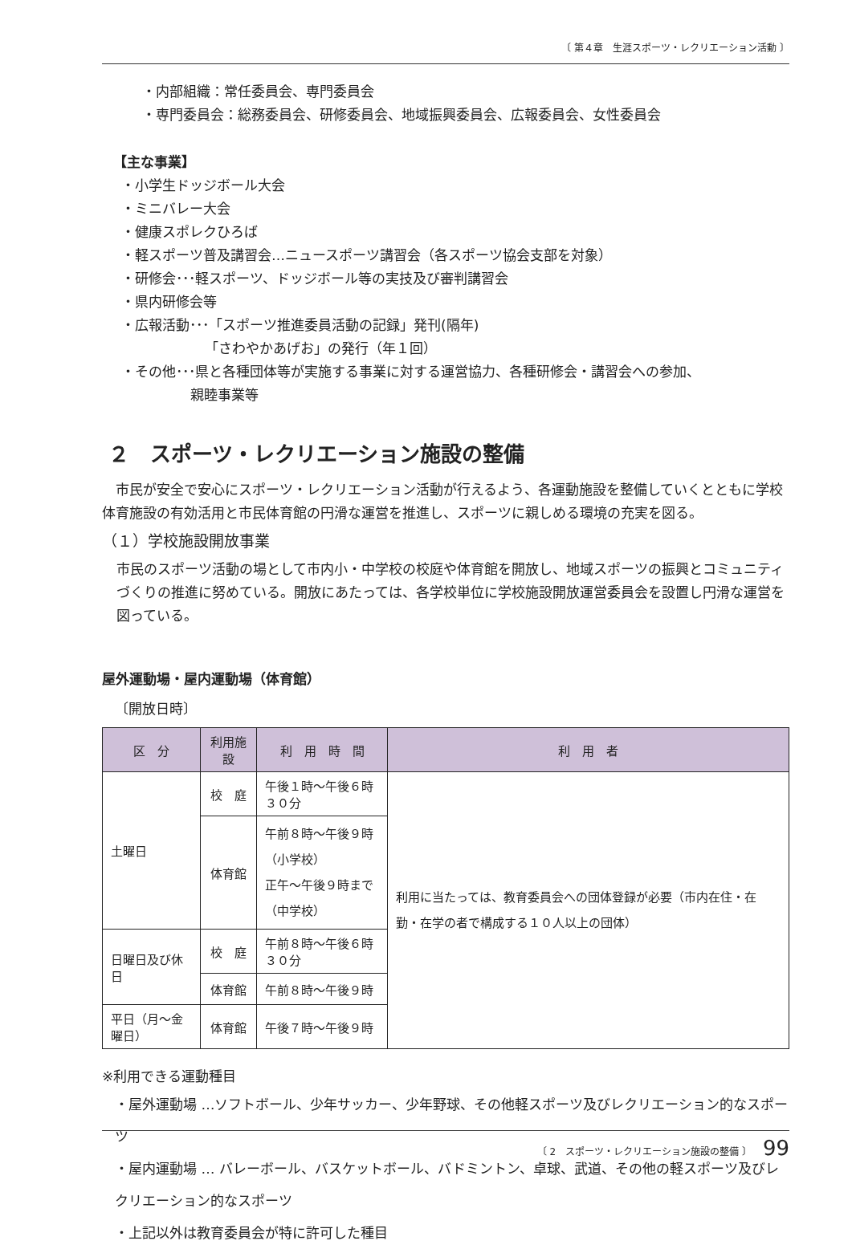〔 第４章　生涯スポーツ・レクリエーション活動 〕
・内部組織：常任委員会、専門委員会
・専門委員会：総務委員会、研修委員会、地域振興委員会、広報委員会、女性委員会
【主な事業】
・小学生ドッジボール大会
・ミニバレー大会
・健康スポレクひろば
・軽スポーツ普及講習会…ニュースポーツ講習会（各スポーツ協会支部を対象）
・研修会･･･軽スポーツ、ドッジボール等の実技及び審判講習会
・県内研修会等
・広報活動･･･「スポーツ推進委員活動の記録」発刊(隔年)
「さわやかあげお」の発行（年１回）
・その他･･･県と各種団体等が実施する事業に対する運営協力、各種研修会・講習会への参加、
親睦事業等
２　スポーツ・レクリエーション施設の整備
　市民が安全で安心にスポーツ・レクリエーション活動が行えるよう、各運動施設を整備していくとともに学校体育施設の有効活用と市民体育館の円滑な運営を推進し、スポーツに親しめる環境の充実を図る。
（１）学校施設開放事業
市民のスポーツ活動の場として市内小・中学校の校庭や体育館を開放し、地域スポーツの振興とコミュニティづくりの推進に努めている。開放にあたっては、各学校単位に学校施設開放運営委員会を設置し円滑な運営を図っている。
屋外運動場・屋内運動場（体育館）
〔開放日時〕
| 区 分 | 利用施設 | 利 用 時 間 | 利 用 者 |
| --- | --- | --- | --- |
| 土曜日 | 校 庭 | 午後１時〜午後６時３０分 | 利用に当たっては、教育委員会への団体登録が必要（市内在住・在勤・在学の者で構成する１０人以上の団体） |
| | 体育館 | 午前８時〜午後９時（小学校） 正午〜午後９時まで（中学校） | |
| 日曜日及び休日 | 校 庭 | 午前８時〜午後６時３０分 | |
| | 体育館 | 午前８時〜午後９時 | |
| 平日（月〜金曜日） | 体育館 | 午後７時〜午後９時 | |
※利用できる運動種目
・屋外運動場 …ソフトボール、少年サッカー、少年野球、その他軽スポーツ及びレクリエーション的なスポーツ
・屋内運動場 … バレーボール、バスケットボール、バドミントン、卓球、武道、その他の軽スポーツ及びレクリエーション的なスポーツ
・上記以外は教育委員会が特に許可した種目
〔 2　スポーツ・レクリエーション施設の整備 〕 99